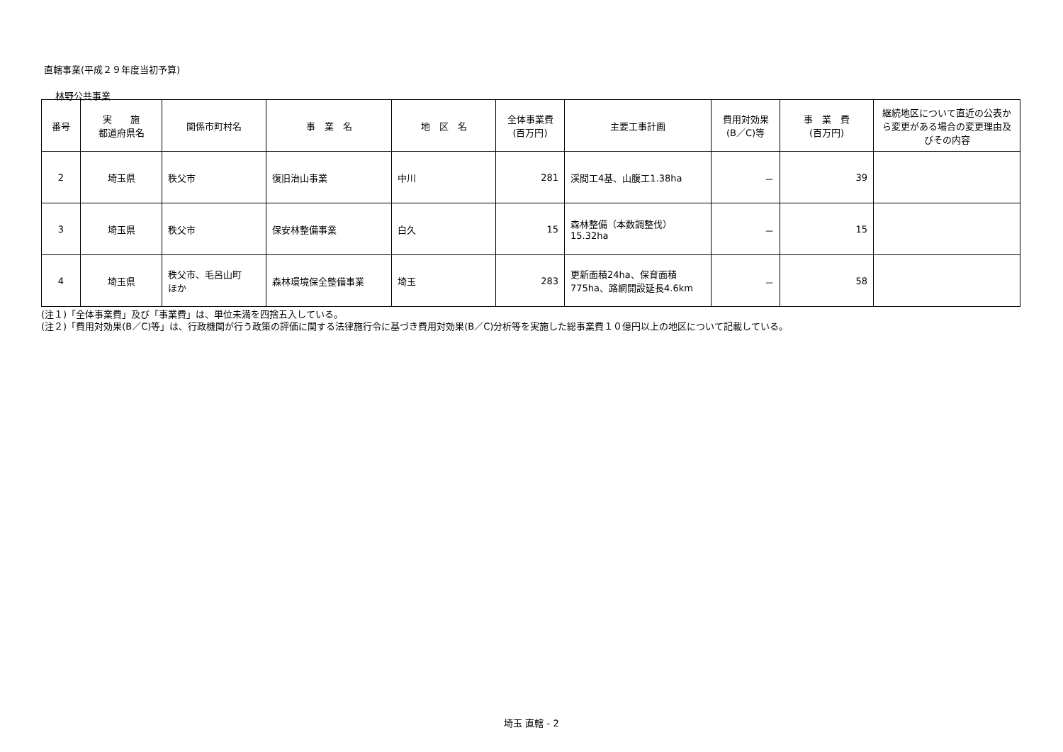直轄事業(平成２９年度当初予算)
林野公共事業
| 番号 | 実 施 都道府県名 | 関係市町村名 | 事 業 名 | 地 区 名 | 全体事業費 (百万円) | 主要工事計画 | 費用対効果 (B／C)等 | 事 業 費 (百万円) | 継続地区について直近の公表から変更がある場合の変更理由及びその内容 |
| --- | --- | --- | --- | --- | --- | --- | --- | --- | --- |
| 2 | 埼玉県 | 秩父市 | 復旧治山事業 | 中川 | 281 | 渓間工4基、山腹工1.38ha | － | 39 | |
| 3 | 埼玉県 | 秩父市 | 保安林整備事業 | 白久 | 15 | 森林整備（本数調整伐） 15.32ha | － | 15 | |
| 4 | 埼玉県 | 秩父市、毛呂山町 ほか | 森林環境保全整備事業 | 埼玉 | 283 | 更新面積24ha、保育面積 775ha、路網開設延長4.6km | － | 58 | |
(注１)「全体事業費」及び「事業費」は、単位未満を四捨五入している。
(注２)「費用対効果(B／C)等」は、行政機関が行う政策の評価に関する法律施行令に基づき費用対効果(B／C)分析等を実施した総事業費１０億円以上の地区について記載している。
埼玉 直轄 - 2